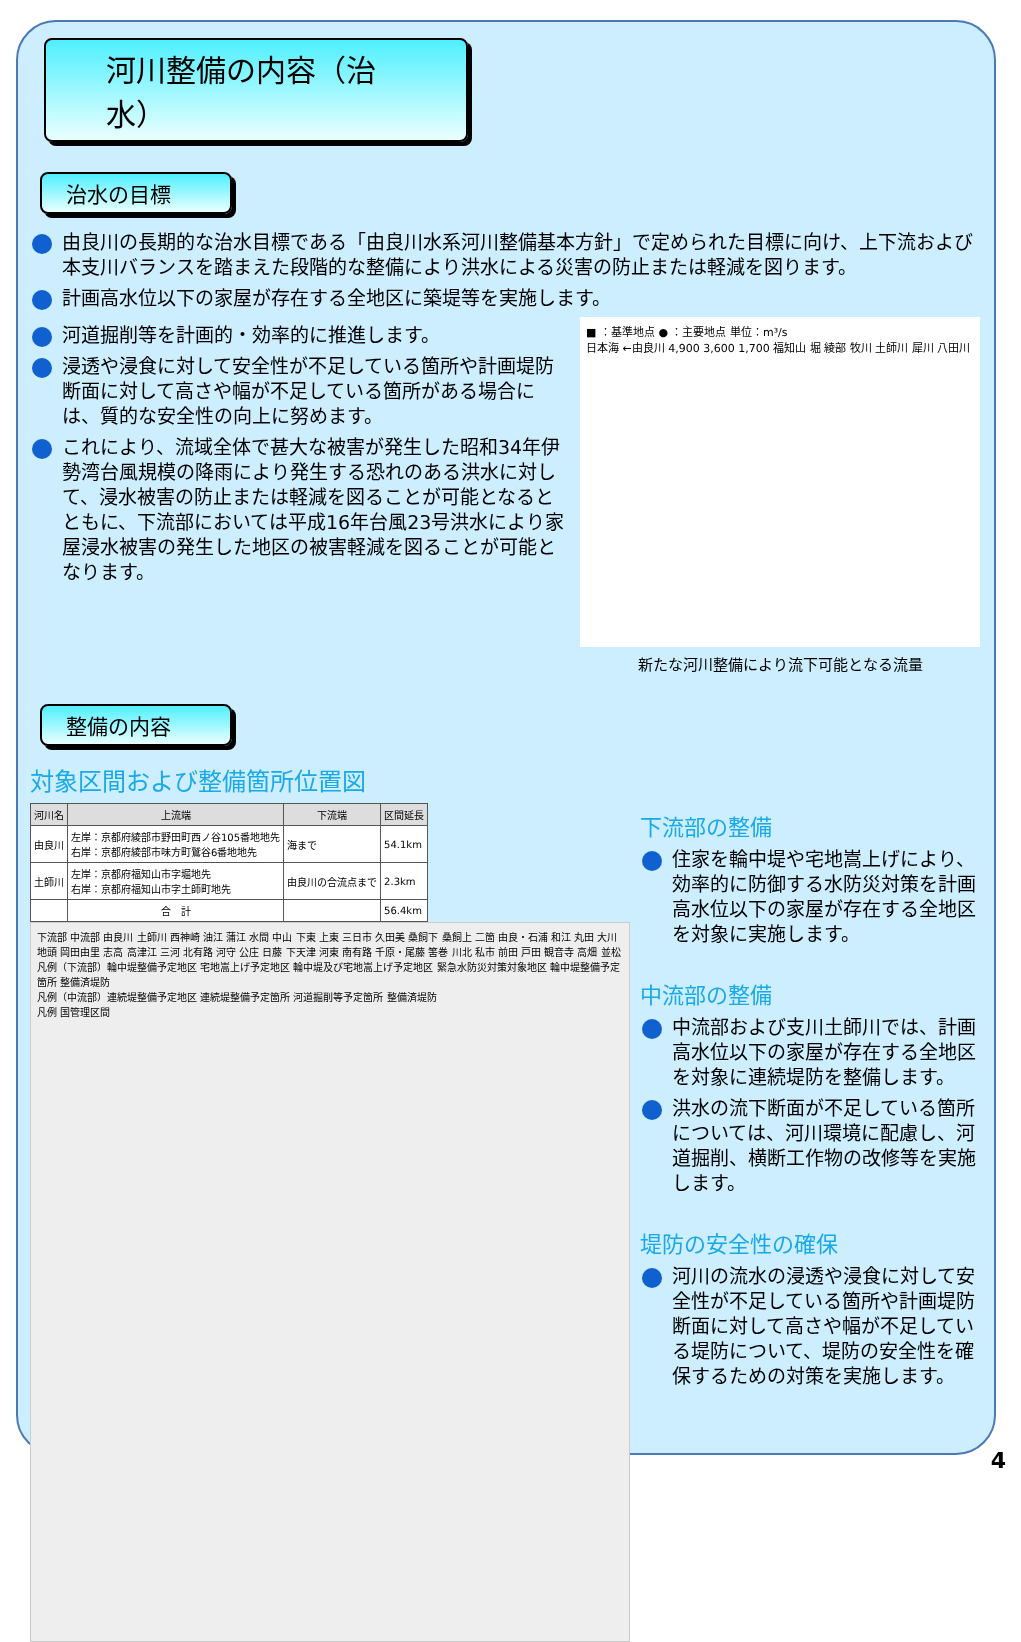河川整備の内容（治水）
治水の目標
由良川の長期的な治水目標である「由良川水系河川整備基本方針」で定められた目標に向け、上下流および本支川バランスを踏まえた段階的な整備により洪水による災害の防止または軽減を図ります。
計画高水位以下の家屋が存在する全地区に築堤等を実施します。
河道掘削等を計画的・効率的に推進します。
浸透や浸食に対して安全性が不足している箇所や計画堤防断面に対して高さや幅が不足している箇所がある場合には、質的な安全性の向上に努めます。
これにより、流域全体で甚大な被害が発生した昭和34年伊勢湾台風規模の降雨により発生する恐れのある洪水に対して、浸水被害の防止または軽減を図ることが可能となるとともに、下流部においては平成16年台風23号洪水により家屋浸水被害の発生した地区の被害軽減を図ることが可能となります。
■ ：基準地点 ● ：主要地点 単位：m³/s
日本海 ←由良川 4,900 3,600 1,700 福知山 堀 綾部 牧川 土師川 犀川 八田川
新たな河川整備により流下可能となる流量
整備の内容
対象区間および整備箇所位置図
| 河川名 | 上流端 | 下流端 | 区間延長 |
| --- | --- | --- | --- |
| 由良川 | 左岸：京都府綾部市野田町西ノ谷105番地地先 右岸：京都府綾部市味方町鷲谷6番地地先 | 海まで | 54.1km |
| 土師川 | 左岸：京都府福知山市字堀地先 右岸：京都府福知山市字土師町地先 | 由良川の合流点まで | 2.3km |
| | 合 計 | | 56.4km |
下流部 中流部 由良川 土師川 西神崎 油江 蒲江 水間 中山 下東 上東 三日市 久田美 桑飼下 桑飼上 二箇 由良・石浦 和江 丸田 大川 地頭 岡田由里 志高 高津江 三河 北有路 河守 公庄 日藤 下天津 河東 南有路 千原・尾藤 筈巻 川北 私市 前田 戸田 観音寺 高畑 並松
凡例（下流部）輪中堤整備予定地区 宅地嵩上げ予定地区 輪中堤及び宅地嵩上げ予定地区 緊急水防災対策対象地区 輪中堤整備予定箇所 整備済堤防
凡例（中流部）連続堤整備予定地区 連続堤整備予定箇所 河道掘削等予定箇所 整備済堤防
凡例 国管理区間
下流部の整備
住家を輪中堤や宅地嵩上げにより、効率的に防御する水防災対策を計画高水位以下の家屋が存在する全地区を対象に実施します。
中流部の整備
中流部および支川土師川では、計画高水位以下の家屋が存在する全地区を対象に連続堤防を整備します。
洪水の流下断面が不足している箇所については、河川環境に配慮し、河道掘削、横断工作物の改修等を実施します。
堤防の安全性の確保
河川の流水の浸透や浸食に対して安全性が不足している箇所や計画堤防断面に対して高さや幅が不足している堤防について、堤防の安全性を確保するための対策を実施します。
4